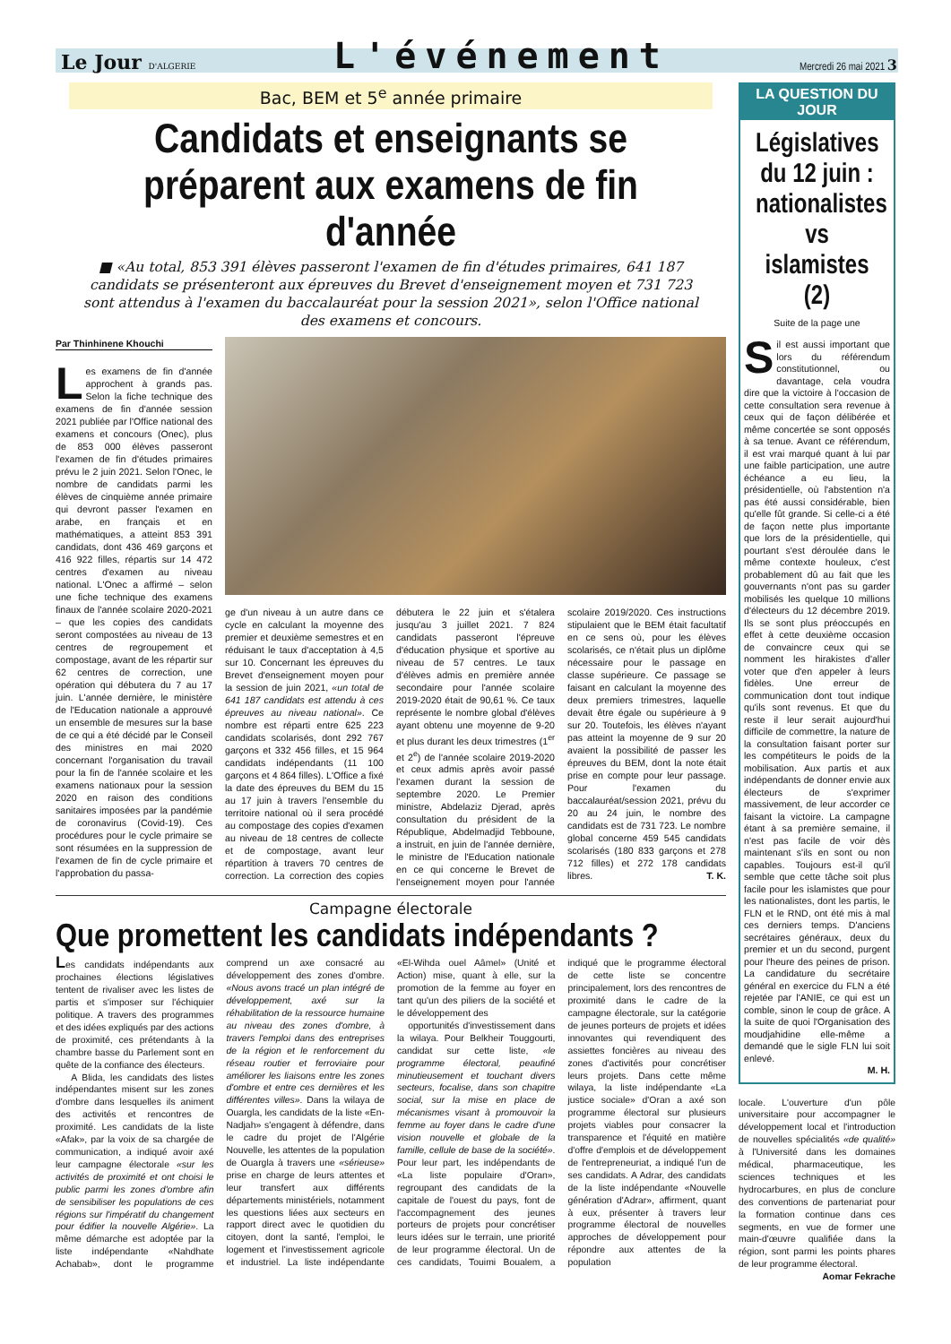Le Jour D'ALGERIE
L'événement
Mercredi 26 mai 2021 3
Bac, BEM et 5<sup>e</sup> année primaire
Candidats et enseignants se préparent aux examens de fin d'année
■ «Au total, 853 391 élèves passeront l'examen de fin d'études primaires, 641 187 candidats se présenteront aux épreuves du Brevet d'enseignement moyen et 731 723 sont attendus à l'examen du baccalauréat pour la session 2021», selon l'Office national des examens et concours.
Par Thinhinene Khouchi
Les examens de fin d'année approchent à grands pas. Selon la fiche technique des examens de fin d'année session 2021 publiée par l'Office national des examens et concours (Onec), plus de 853 000 élèves passeront l'examen de fin d'études primaires prévu le 2 juin 2021. Selon l'Onec, le nombre de candidats parmi les élèves de cinquième année primaire qui devront passer l'examen en arabe, en français et en mathématiques, a atteint 853 391 candidats, dont 436 469 garçons et 416 922 filles, répartis sur 14 472 centres d'examen au niveau national. L'Onec a affirmé – selon une fiche technique des examens finaux de l'année scolaire 2020-2021 – que les copies des candidats seront compostées au niveau de 13 centres de regroupement et compostage, avant de les répartir sur 62 centres de correction, une opération qui débutera du 7 au 17 juin. L'année dernière, le ministère de l'Education nationale a approuvé un ensemble de mesures sur la base de ce qui a été décidé par le Conseil des ministres en mai 2020 concernant l'organisation du travail pour la fin de l'année scolaire et les examens nationaux pour la session 2020 en raison des conditions sanitaires imposées par la pandémie de coronavirus (Covid-19). Ces procédures pour le cycle primaire se sont résumées en la suppression de l'examen de fin de cycle primaire et l'approbation du passa-
ge d'un niveau à un autre dans ce cycle en calculant la moyenne des premier et deuxième semestres et en réduisant le taux d'acceptation à 4,5 sur 10. Concernant les épreuves du Brevet d'enseignement moyen pour la session de juin 2021, «un total de 641 187 candidats est attendu à ces épreuves au niveau national». Ce nombre est réparti entre 625 223 candidats scolarisés, dont 292 767 garçons et 332 456 filles, et 15 964 candidats indépendants (11 100 garçons et 4 864 filles). L'Office a fixé la date des épreuves du BEM du 15 au 17 juin à travers l'ensemble du territoire national où il sera procédé au compostage des copies d'examen au niveau de 18 centres de collecte et de compostage, avant leur répartition à travers 70 centres de correction. La correction des copies débutera le 22 juin et s'étalera jusqu'au 3 juillet 2021. 7 824 candidats passeront l'épreuve d'éducation physique et sportive au niveau de 57 centres. Le taux d'élèves admis en première année secondaire pour l'année scolaire 2019-2020 était de 90,61 %. Ce taux représente le nombre global d'élèves ayant obtenu une moyenne de 9-20 et plus durant les deux trimestres (1<sup>er</sup> et 2<sup>e</sup>) de l'année scolaire 2019-2020 et ceux admis après avoir passé l'examen durant la session de septembre 2020. Le Premier ministre, Abdelaziz Djerad, après consultation du président de la République, Abdelmadjid Tebboune, a instruit, en juin de l'année dernière, le ministre de l'Education nationale en ce qui concerne le Brevet de l'enseignement moyen pour l'année scolaire 2019/2020. Ces instructions stipulaient que le BEM était facultatif en ce sens où, pour les élèves scolarisés, ce n'était plus un diplôme nécessaire pour le passage en classe supérieure. Ce passage se faisant en calculant la moyenne des deux premiers trimestres, laquelle devait être égale ou supérieure à 9 sur 20. Toutefois, les élèves n'ayant pas atteint la moyenne de 9 sur 20 avaient la possibilité de passer les épreuves du BEM, dont la note était prise en compte pour leur passage. Pour l'examen du baccalauréat/session 2021, prévu du 20 au 24 juin, le nombre des candidats est de 731 723. Le nombre global concerne 459 545 candidats scolarisés (180 833 garçons et 278 712 filles) et 272 178 candidats libres. T. K.
Campagne électorale
Que promettent les candidats indépendants ?
Les candidats indépendants aux prochaines élections législatives tentent de rivaliser avec les listes de partis et s'imposer sur l'échiquier politique. A travers des programmes et des idées expliqués par des actions de proximité, ces prétendants à la chambre basse du Parlement sont en quête de la confiance des électeurs.
A Blida, les candidats des listes indépendantes misent sur les zones d'ombre dans lesquelles ils animent des activités et rencontres de proximité. Les candidats de la liste «Afak», par la voix de sa chargée de communication, a indiqué avoir axé leur campagne électorale «sur les activités de proximité et ont choisi le public parmi les zones d'ombre afin de sensibiliser les populations de ces régions sur l'impératif du changement pour édifier la nouvelle Algérie». La même démarche est adoptée par la liste indépendante «Nahdhate Achabab», dont le programme comprend un axe consacré au développement des zones d'ombre. «Nous avons tracé un plan intégré de développement, axé sur la réhabilitation de la ressource humaine au niveau des zones d'ombre, à travers l'emploi dans des entreprises de la région et le renforcement du réseau routier et ferroviaire pour améliorer les liaisons entre les zones d'ombre et entre ces dernières et les différentes villes». Dans la wilaya de Ouargla, les candidats de la liste «En-Nadjah» s'engagent à défendre, dans le cadre du projet de l'Algérie Nouvelle, les attentes de la population de Ouargla à travers une «sérieuse» prise en charge de leurs attentes et leur transfert aux différents départements ministériels, notamment les questions liées aux secteurs en rapport direct avec le quotidien du citoyen, dont la santé, l'emploi, le logement et l'investissement agricole et industriel. La liste indépendante «El-Wihda ouel Aâmel» (Unité et Action) mise, quant à elle, sur la promotion de la femme au foyer en tant qu'un des piliers de la société et le développement des
opportunités d'investissement dans la wilaya. Pour Belkheir Touggourti, candidat sur cette liste, «le programme électoral, peaufiné minutieusement et touchant divers secteurs, focalise, dans son chapitre social, sur la mise en place de mécanismes visant à promouvoir la femme au foyer dans le cadre d'une vision nouvelle et globale de la famille, cellule de base de la société». Pour leur part, les indépendants de «La liste populaire d'Oran», regroupant des candidats de la capitale de l'ouest du pays, font de l'accompagnement des jeunes porteurs de projets pour concrétiser leurs idées sur le terrain, une priorité de leur programme électoral. Un de ces candidats, Touimi Boualem, a indiqué que le programme électoral de cette liste se concentre principalement, lors des rencontres de proximité dans le cadre de la campagne électorale, sur la catégorie de jeunes porteurs de projets et idées innovantes qui revendiquent des assiettes foncières au niveau des zones d'activités pour concrétiser leurs projets. Dans cette même wilaya, la liste indépendante «La justice sociale» d'Oran a axé son programme électoral sur plusieurs projets viables pour consacrer la transparence et l'équité en matière d'offre d'emplois et de développement de l'entrepreneuriat, a indiqué l'un de ses candidats. A Adrar, des candidats de la liste indépendante «Nouvelle génération d'Adrar», affirment, quant à eux, présenter à travers leur programme électoral de nouvelles approches de développement pour répondre aux attentes de la population
LA QUESTION DU JOUR
Législatives du 12 juin : nationalistes vs islamistes (2)
Suite de la page une
Sil est aussi important que lors du référendum constitutionnel, ou davantage, cela voudra dire que la victoire à l'occasion de cette consultation sera revenue à ceux qui de façon délibérée et même concertée se sont opposés à sa tenue. Avant ce référendum, il est vrai marqué quant à lui par une faible participation, une autre échéance a eu lieu, la présidentielle, où l'abstention n'a pas été aussi considérable, bien qu'elle fût grande. Si celle-ci a été de façon nette plus importante que lors de la présidentielle, qui pourtant s'est déroulée dans le même contexte houleux, c'est probablement dû au fait que les gouvernants n'ont pas su garder mobilisés les quelque 10 millions d'électeurs du 12 décembre 2019. Ils se sont plus préoccupés en effet à cette deuxième occasion de convaincre ceux qui se nomment les hirakistes d'aller voter que d'en appeler à leurs fidèles. Une erreur de communication dont tout indique qu'ils sont revenus. Et que du reste il leur serait aujourd'hui difficile de commettre, la nature de la consultation faisant porter sur les compétiteurs le poids de la mobilisation. Aux partis et aux indépendants de donner envie aux électeurs de s'exprimer massivement, de leur accorder ce faisant la victoire. La campagne étant à sa première semaine, il n'est pas facile de voir dès maintenant s'ils en sont ou non capables. Toujours est-il qu'il semble que cette tâche soit plus facile pour les islamistes que pour les nationalistes, dont les partis, le FLN et le RND, ont été mis à mal ces derniers temps. D'anciens secrétaires généraux, deux du premier et un du second, purgent pour l'heure des peines de prison. La candidature du secrétaire général en exercice du FLN a été rejetée par l'ANIE, ce qui est un comble, sinon le coup de grâce. A la suite de quoi l'Organisation des moudjahidine elle-même a demandé que le sigle FLN lui soit enlevé.
M. H.
locale. L'ouverture d'un pôle universitaire pour accompagner le développement local et l'introduction de nouvelles spécialités «de qualité» à l'Université dans les domaines médical, pharmaceutique, les sciences techniques et les hydrocarbures, en plus de conclure des conventions de partenariat pour la formation continue dans ces segments, en vue de former une main-d'œuvre qualifiée dans la région, sont parmi les points phares de leur programme électoral.
Aomar Fekrache